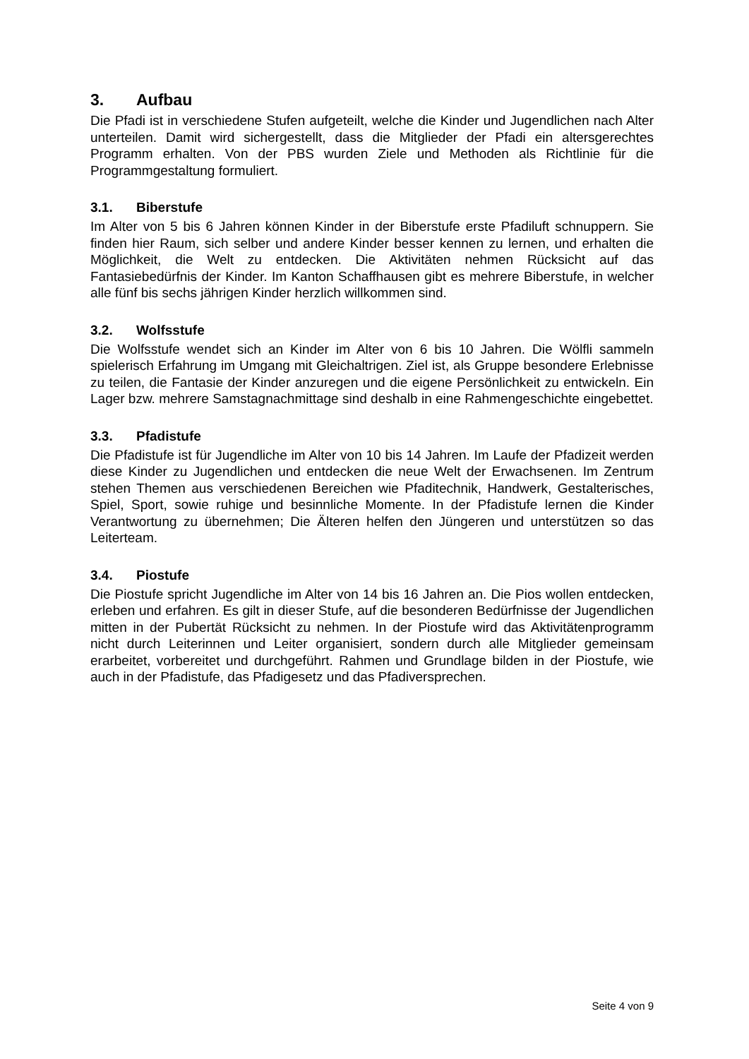3. Aufbau
Die Pfadi ist in verschiedene Stufen aufgeteilt, welche die Kinder und Jugendlichen nach Alter unterteilen. Damit wird sichergestellt, dass die Mitglieder der Pfadi ein altersgerechtes Programm erhalten. Von der PBS wurden Ziele und Methoden als Richtlinie für die Programmgestaltung formuliert.
3.1. Biberstufe
Im Alter von 5 bis 6 Jahren können Kinder in der Biberstufe erste Pfadiluft schnuppern. Sie finden hier Raum, sich selber und andere Kinder besser kennen zu lernen, und erhalten die Möglichkeit, die Welt zu entdecken. Die Aktivitäten nehmen Rücksicht auf das Fantasiebedürfnis der Kinder. Im Kanton Schaffhausen gibt es mehrere Biberstufe, in welcher alle fünf bis sechs jährigen Kinder herzlich willkommen sind.
3.2. Wolfsstufe
Die Wolfsstufe wendet sich an Kinder im Alter von 6 bis 10 Jahren. Die Wölfli sammeln spielerisch Erfahrung im Umgang mit Gleichaltrigen. Ziel ist, als Gruppe besondere Erlebnisse zu teilen, die Fantasie der Kinder anzuregen und die eigene Persönlichkeit zu entwickeln. Ein Lager bzw. mehrere Samstagnachmittage sind deshalb in eine Rahmengeschichte eingebettet.
3.3. Pfadistufe
Die Pfadistufe ist für Jugendliche im Alter von 10 bis 14 Jahren. Im Laufe der Pfadizeit werden diese Kinder zu Jugendlichen und entdecken die neue Welt der Erwachsenen. Im Zentrum stehen Themen aus verschiedenen Bereichen wie Pfaditechnik, Handwerk, Gestalterisches, Spiel, Sport, sowie ruhige und besinnliche Momente. In der Pfadistufe lernen die Kinder Verantwortung zu übernehmen; Die Älteren helfen den Jüngeren und unterstützen so das Leiterteam.
3.4. Piostufe
Die Piostufe spricht Jugendliche im Alter von 14 bis 16 Jahren an. Die Pios wollen entdecken, erleben und erfahren. Es gilt in dieser Stufe, auf die besonderen Bedürfnisse der Jugendlichen mitten in der Pubertät Rücksicht zu nehmen. In der Piostufe wird das Aktivitätenprogramm nicht durch Leiterinnen und Leiter organisiert, sondern durch alle Mitglieder gemeinsam erarbeitet, vorbereitet und durchgeführt. Rahmen und Grundlage bilden in der Piostufe, wie auch in der Pfadistufe, das Pfadigesetz und das Pfadiversprechen.
Seite 4 von 9